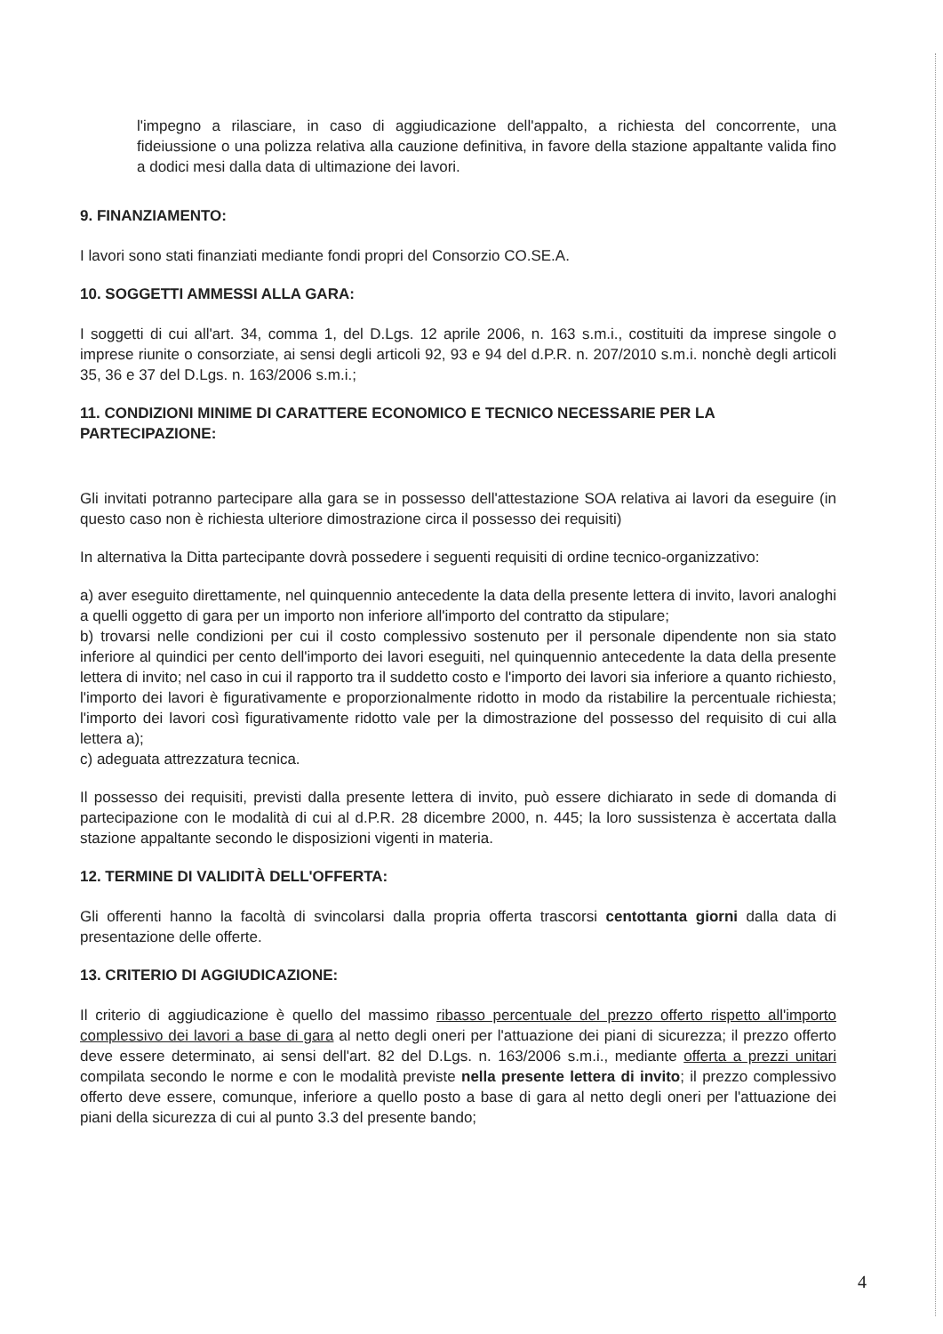l'impegno a rilasciare, in caso di aggiudicazione dell'appalto, a richiesta del concorrente, una fideiussione o una polizza relativa alla cauzione definitiva, in favore della stazione appaltante valida fino a dodici mesi dalla data di ultimazione dei lavori.
9. FINANZIAMENTO:
I lavori sono stati finanziati mediante fondi propri del Consorzio CO.SE.A.
10. SOGGETTI AMMESSI ALLA GARA:
I soggetti di cui all'art. 34, comma 1, del D.Lgs. 12 aprile 2006, n. 163 s.m.i., costituiti da imprese singole o imprese riunite o consorziate, ai sensi degli articoli 92, 93 e 94 del d.P.R. n. 207/2010 s.m.i. nonchè degli articoli 35, 36 e 37 del D.Lgs. n. 163/2006 s.m.i.;
11. CONDIZIONI MINIME DI CARATTERE ECONOMICO E TECNICO NECESSARIE PER LA PARTECIPAZIONE:
Gli invitati potranno partecipare alla gara se in possesso dell'attestazione SOA relativa ai lavori da eseguire (in questo caso non è richiesta ulteriore dimostrazione circa il possesso dei requisiti)
In alternativa la Ditta partecipante dovrà possedere i seguenti requisiti di ordine tecnico-organizzativo:
a) aver eseguito direttamente, nel quinquennio antecedente la data della presente lettera di invito, lavori analoghi a quelli oggetto di gara per un importo non inferiore all'importo del contratto da stipulare;
b) trovarsi nelle condizioni per cui il costo complessivo sostenuto per il personale dipendente non sia stato inferiore al quindici per cento dell'importo dei lavori eseguiti, nel quinquennio antecedente la data della presente lettera di invito; nel caso in cui il rapporto tra il suddetto costo e l'importo dei lavori sia inferiore a quanto richiesto, l'importo dei lavori è figurativamente e proporzionalmente ridotto in modo da ristabilire la percentuale richiesta; l'importo dei lavori così figurativamente ridotto vale per la dimostrazione del possesso del requisito di cui alla lettera a);
c) adeguata attrezzatura tecnica.
Il possesso dei requisiti, previsti dalla presente lettera di invito, può essere dichiarato in sede di domanda di partecipazione con le modalità di cui al d.P.R. 28 dicembre 2000, n. 445; la loro sussistenza è accertata dalla stazione appaltante secondo le disposizioni vigenti in materia.
12. TERMINE DI VALIDITÀ DELL'OFFERTA:
Gli offerenti hanno la facoltà di svincolarsi dalla propria offerta trascorsi centottanta giorni dalla data di presentazione delle offerte.
13. CRITERIO DI AGGIUDICAZIONE:
Il criterio di aggiudicazione è quello del massimo ribasso percentuale del prezzo offerto rispetto all'importo complessivo dei lavori a base di gara al netto degli oneri per l'attuazione dei piani di sicurezza; il prezzo offerto deve essere determinato, ai sensi dell'art. 82 del D.Lgs. n. 163/2006 s.m.i., mediante offerta a prezzi unitari compilata secondo le norme e con le modalità previste nella presente lettera di invito; il prezzo complessivo offerto deve essere, comunque, inferiore a quello posto a base di gara al netto degli oneri per l'attuazione dei piani della sicurezza di cui al punto 3.3 del presente bando;
4